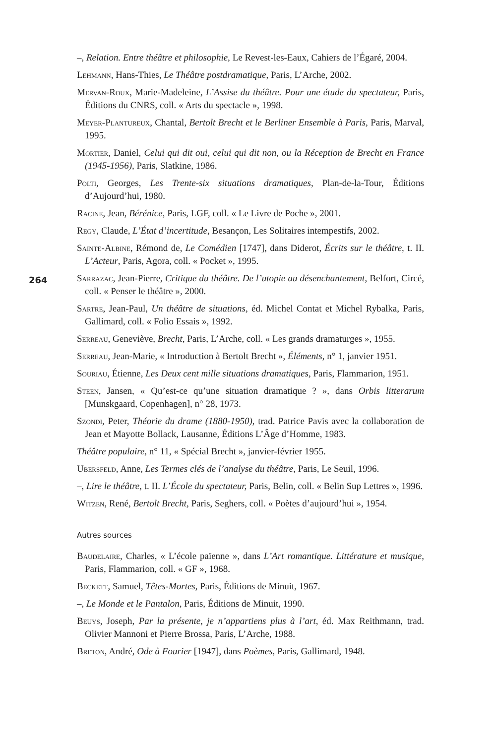–, Relation. Entre théâtre et philosophie, Le Revest-les-Eaux, Cahiers de l’Égaré, 2004.
Lehmann, Hans-Thies, Le Théâtre postdramatique, Paris, L’Arche, 2002.
Mervan-Roux, Marie-Madeleine, L’Assise du théâtre. Pour une étude du spectateur, Paris, Éditions du CNRS, coll. « Arts du spectacle », 1998.
Meyer-Plantureux, Chantal, Bertolt Brecht et le Berliner Ensemble à Paris, Paris, Marval, 1995.
Mortier, Daniel, Celui qui dit oui, celui qui dit non, ou la Réception de Brecht en France (1945-1956), Paris, Slatkine, 1986.
Polti, Georges, Les Trente-six situations dramatiques, Plan-de-la-Tour, Éditions d’Aujourd’hui, 1980.
Racine, Jean, Bérénice, Paris, LGF, coll. « Le Livre de Poche », 2001.
Regy, Claude, L’État d’incertitude, Besançon, Les Solitaires intempestifs, 2002.
Sainte-Albine, Rémond de, Le Comédien [1747], dans Diderot, Écrits sur le théâtre, t. II. L’Acteur, Paris, Agora, coll. « Pocket », 1995.
264
Sarrazac, Jean-Pierre, Critique du théâtre. De l’utopie au désenchantement, Belfort, Circé, coll. « Penser le théâtre », 2000.
Sartre, Jean-Paul, Un théâtre de situations, éd. Michel Contat et Michel Rybalka, Paris, Gallimard, coll. « Folio Essais », 1992.
Serreau, Geneviève, Brecht, Paris, L’Arche, coll. « Les grands dramaturges », 1955.
Serreau, Jean-Marie, « Introduction à Bertolt Brecht », Éléments, n° 1, janvier 1951.
Souriau, Étienne, Les Deux cent mille situations dramatiques, Paris, Flammarion, 1951.
Steen, Jansen, « Qu’est-ce qu’une situation dramatique ? », dans Orbis litterarum [Munskgaard, Copenhagen], n° 28, 1973.
Szondi, Peter, Théorie du drame (1880-1950), trad. Patrice Pavis avec la collaboration de Jean et Mayotte Bollack, Lausanne, Éditions L’Âge d’Homme, 1983.
Théâtre populaire, n° 11, « Spécial Brecht », janvier-février 1955.
Ubersfeld, Anne, Les Termes clés de l’analyse du théâtre, Paris, Le Seuil, 1996.
–, Lire le théâtre, t. II. L’École du spectateur, Paris, Belin, coll. « Belin Sup Lettres », 1996.
Witzen, René, Bertolt Brecht, Paris, Seghers, coll. « Poètes d’aujourd’hui », 1954.
Autres sources
Baudelaire, Charles, « L’école païenne », dans L’Art romantique. Littérature et musique, Paris, Flammarion, coll. « GF », 1968.
Beckett, Samuel, Têtes-Mortes, Paris, Éditions de Minuit, 1967.
–, Le Monde et le Pantalon, Paris, Éditions de Minuit, 1990.
Beuys, Joseph, Par la présente, je n’appartiens plus à l’art, éd. Max Reithmann, trad. Olivier Mannoni et Pierre Brossa, Paris, L’Arche, 1988.
Breton, André, Ode à Fourier [1947], dans Poèmes, Paris, Gallimard, 1948.